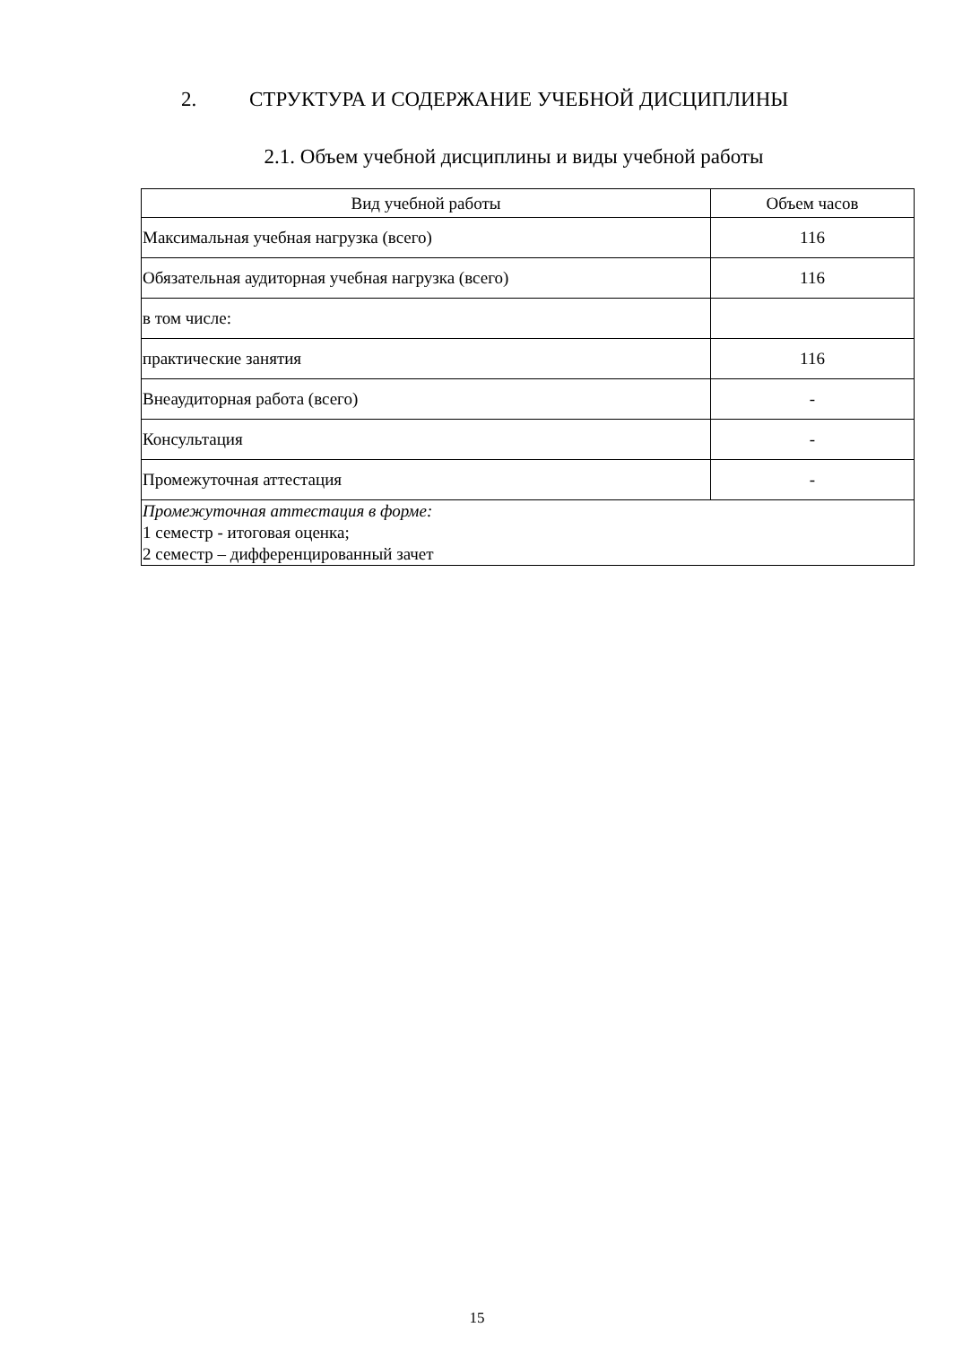2. СТРУКТУРА И СОДЕРЖАНИЕ УЧЕБНОЙ ДИСЦИПЛИНЫ
2.1. Объем учебной дисциплины и виды учебной работы
| Вид учебной работы | Объем часов |
| --- | --- |
| Максимальная учебная нагрузка (всего) | 116 |
| Обязательная аудиторная учебная нагрузка (всего) | 116 |
| в том числе: | |
| практические занятия | 116 |
| Внеаудиторная работа (всего) | - |
| Консультация | - |
| Промежуточная аттестация | - |
| Промежуточная аттестация в форме: 1 семестр - итоговая оценка; 2 семестр – дифференцированный зачет | |
15